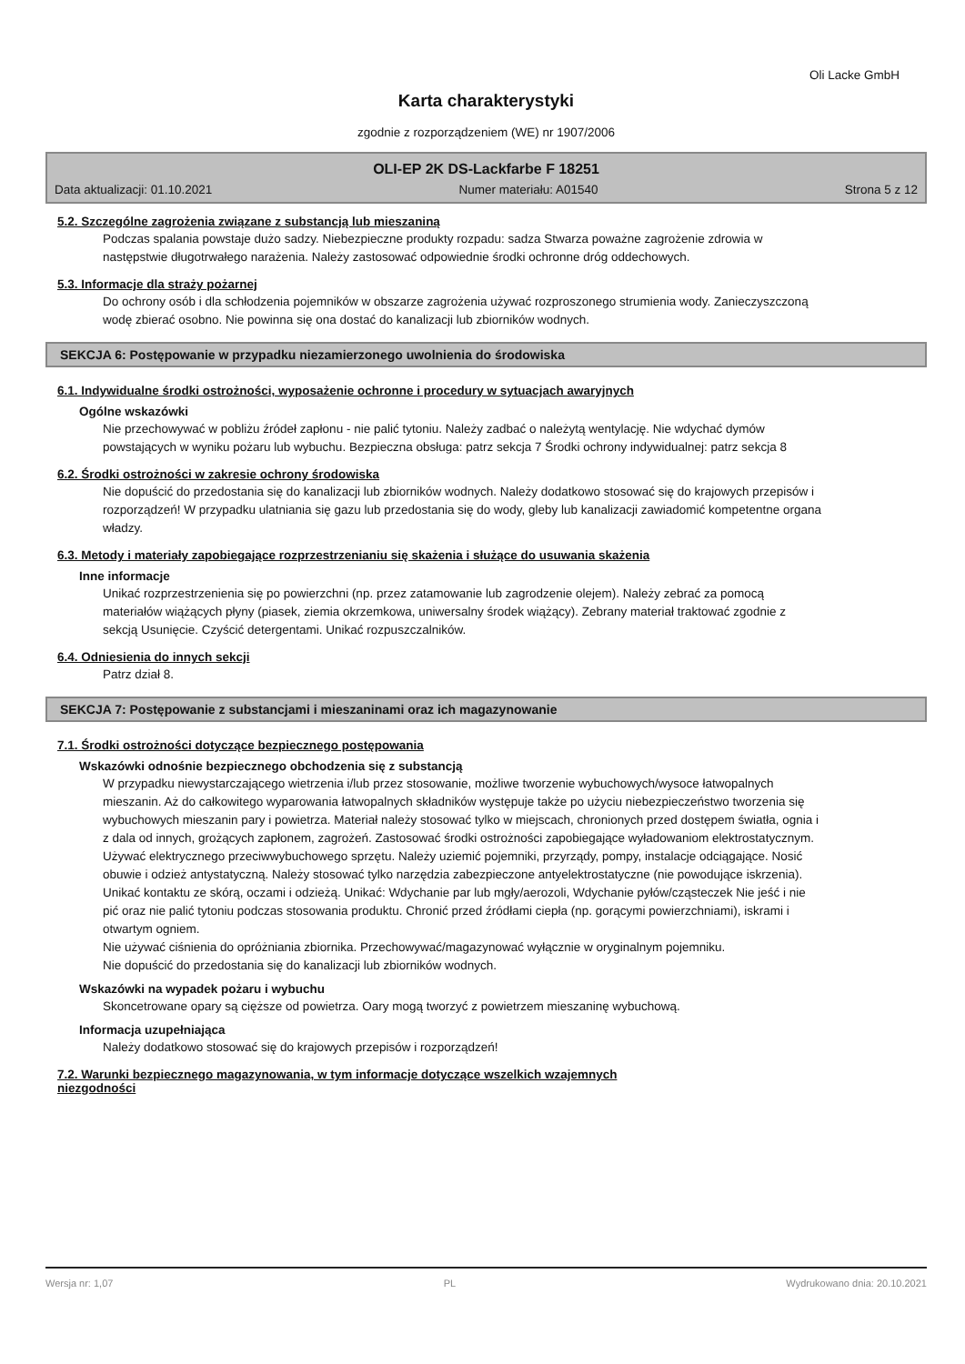Oli Lacke GmbH
Karta charakterystyki
zgodnie z rozporządzeniem (WE) nr 1907/2006
OLI-EP 2K DS-Lackfarbe F 18251
Data aktualizacji: 01.10.2021 Numer materiału: A01540 Strona 5 z 12
5.2. Szczególne zagrożenia związane z substancją lub mieszaniną
Podczas spalania powstaje dużo sadzy. Niebezpieczne produkty rozpadu: sadza Stwarza poważne zagrożenie zdrowia w następstwie długotrwałego narażenia. Należy zastosować odpowiednie środki ochronne dróg oddechowych.
5.3. Informacje dla straży pożarnej
Do ochrony osób i dla schłodzenia pojemników w obszarze zagrożenia używać rozproszonego strumienia wody. Zanieczyszczoną wodę zbierać osobno. Nie powinna się ona dostać do kanalizacji lub zbiorników wodnych.
SEKCJA 6: Postępowanie w przypadku niezamierzonego uwolnienia do środowiska
6.1. Indywidualne środki ostrożności, wyposażenie ochronne i procedury w sytuacjach awaryjnych
Ogólne wskazówki
Nie przechowywać w pobliżu źródeł zapłonu - nie palić tytoniu. Należy zadbać o należytą wentylację. Nie wdychać dymów powstających w wyniku pożaru lub wybuchu. Bezpieczna obsługa: patrz sekcja 7 Środki ochrony indywidualnej: patrz sekcja 8
6.2. Środki ostrożności w zakresie ochrony środowiska
Nie dopuścić do przedostania się do kanalizacji lub zbiorników wodnych. Należy dodatkowo stosować się do krajowych przepisów i rozporządzeń! W przypadku ulatniania się gazu lub przedostania się do wody, gleby lub kanalizacji zawiadomić kompetentne organa władzy.
6.3. Metody i materiały zapobiegające rozprzestrzenianiu się skażenia i służące do usuwania skażenia
Inne informacje
Unikać rozprzestrzenienia się po powierzchni (np. przez zatamowanie lub zagrodzenie olejem). Należy zebrać za pomocą materiałów wiążących płyny (piasek, ziemia okrzemkowa, uniwersalny środek wiążący). Zebrany materiał traktować zgodnie z sekcją Usunięcie. Czyścić detergentami. Unikać rozpuszczalników.
6.4. Odniesienia do innych sekcji
Patrz dział 8.
SEKCJA 7: Postępowanie z substancjami i mieszaninami oraz ich magazynowanie
7.1. Środki ostrożności dotyczące bezpiecznego postępowania
Wskazówki odnośnie bezpiecznego obchodzenia się z substancją
W przypadku niewystarczającego wietrzenia i/lub przez stosowanie, możliwe tworzenie wybuchowych/wysoce łatwopalnych mieszanin. Aż do całkowitego wyparowania łatwopalnych składników występuje także po użyciu niebezpieczeństwo tworzenia się wybuchowych mieszanin pary i powietrza. Materiał należy stosować tylko w miejscach, chronionych przed dostępem światła, ognia i z dala od innych, grożących zapłonem, zagrożeń. Zastosować środki ostrożności zapobiegające wyładowaniom elektrostatycznym. Używać elektrycznego przeciwwybuchowego sprzętu. Należy uziemić pojemniki, przyrządy, pompy, instalacje odciągające. Nosić obuwie i odzież antystatyczną. Należy stosować tylko narzędzia zabezpieczone antyelektrostatyczne (nie powodujące iskrzenia).
Unikać kontaktu ze skórą, oczami i odzieżą. Unikać: Wdychanie par lub mgły/aerozoli, Wdychanie pyłów/cząsteczek Nie jeść i nie pić oraz nie palić tytoniu podczas stosowania produktu. Chronić przed źródłami ciepła (np. gorącymi powierzchniami), iskrami i otwartym ogniem.
Nie używać ciśnienia do opróżniania zbiornika. Przechowywać/magazynować wyłącznie w oryginalnym pojemniku.
Nie dopuścić do przedostania się do kanalizacji lub zbiorników wodnych.
Wskazówki na wypadek pożaru i wybuchu
Skoncetrowane opary są cięższe od powietrza. Oary mogą tworzyć z powietrzem mieszaninę wybuchową.
Informacja uzupełniająca
Należy dodatkowo stosować się do krajowych przepisów i rozporządzeń!
7.2. Warunki bezpiecznego magazynowania, w tym informacje dotyczące wszelkich wzajemnych
niezgodności
Wersja nr: 1,07 PL Wydrukowano dnia: 20.10.2021